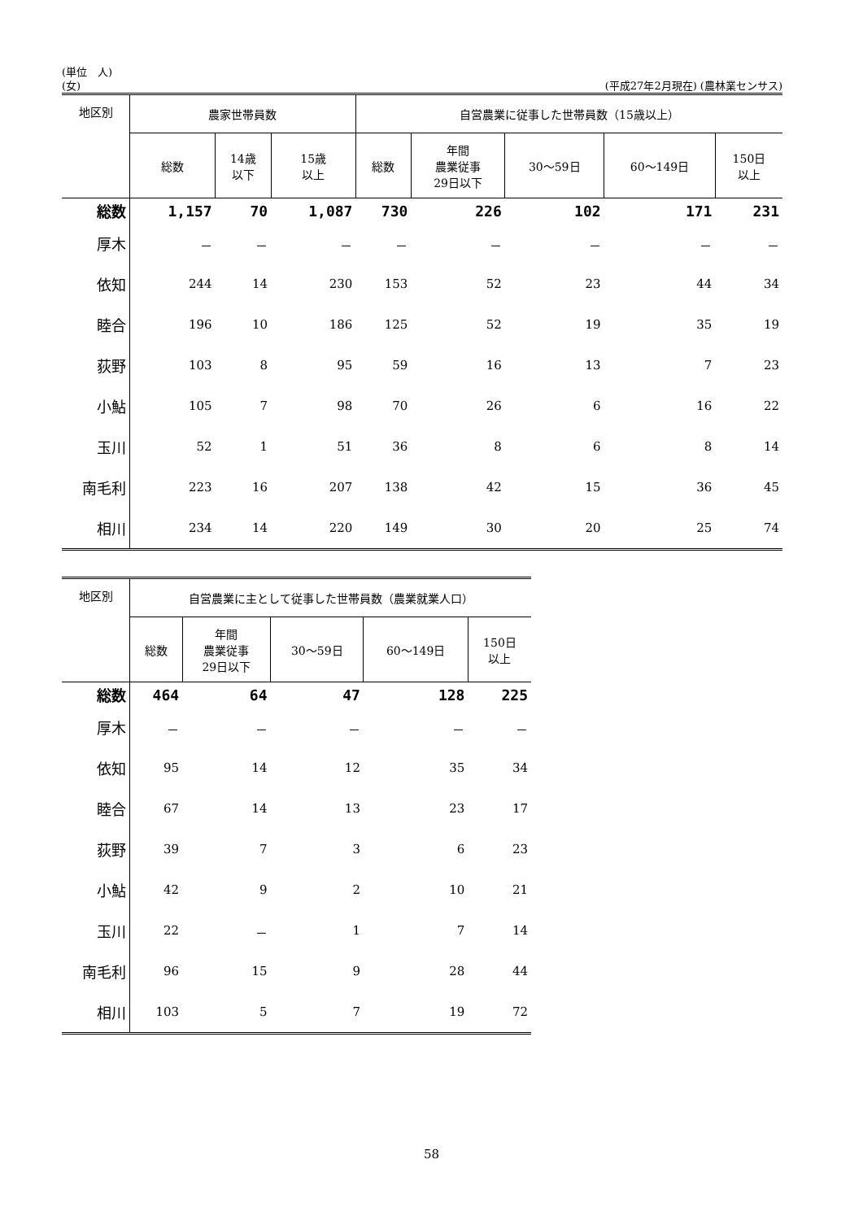(単位　人)
(女) (平成27年2月現在) (農林業センサス)
| 地区別 | 農家世帯員数 | | | 自営農業に従事した世帯員数（15歳以上） | | | | |
| --- | --- | --- | --- | --- | --- | --- | --- | --- |
| | 総数 | 14歳 以下 | 15歳 以上 | 総数 | 年間 農業従事 29日以下 | 30～59日 | 60～149日 | 150日 以上 |
| 総数 | 1,157 | 70 | 1,087 | 730 | 226 | 102 | 171 | 231 |
| 厚木 | － | － | － | － | － | － | － | － |
| 依知 | 244 | 14 | 230 | 153 | 52 | 23 | 44 | 34 |
| 睦合 | 196 | 10 | 186 | 125 | 52 | 19 | 35 | 19 |
| 荻野 | 103 | 8 | 95 | 59 | 16 | 13 | 7 | 23 |
| 小鮎 | 105 | 7 | 98 | 70 | 26 | 6 | 16 | 22 |
| 玉川 | 52 | 1 | 51 | 36 | 8 | 6 | 8 | 14 |
| 南毛利 | 223 | 16 | 207 | 138 | 42 | 15 | 36 | 45 |
| 相川 | 234 | 14 | 220 | 149 | 30 | 20 | 25 | 74 |
| 地区別 | 自営農業に主として従事した世帯員数（農業就業人口） | | | | |
| --- | --- | --- | --- | --- | --- |
| | 総数 | 年間 農業従事 29日以下 | 30～59日 | 60～149日 | 150日 以上 |
| 総数 | 464 | 64 | 47 | 128 | 225 |
| 厚木 | － | － | － | － | － |
| 依知 | 95 | 14 | 12 | 35 | 34 |
| 睦合 | 67 | 14 | 13 | 23 | 17 |
| 荻野 | 39 | 7 | 3 | 6 | 23 |
| 小鮎 | 42 | 9 | 2 | 10 | 21 |
| 玉川 | 22 | － | 1 | 7 | 14 |
| 南毛利 | 96 | 15 | 9 | 28 | 44 |
| 相川 | 103 | 5 | 7 | 19 | 72 |
58